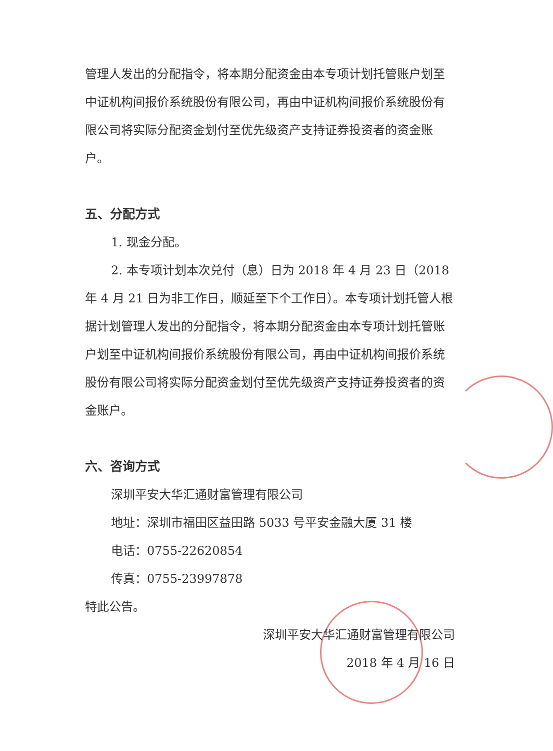管理人发出的分配指令，将本期分配资金由本专项计划托管账户划至中证机构间报价系统股份有限公司，再由中证机构间报价系统股份有限公司将实际分配资金划付至优先级资产支持证券投资者的资金账户。
五、分配方式
1. 现金分配。
2. 本专项计划本次兑付（息）日为 2018 年 4 月 23 日（2018 年 4 月 21 日为非工作日，顺延至下个工作日）。本专项计划托管人根据计划管理人发出的分配指令，将本期分配资金由本专项计划托管账户划至中证机构间报价系统股份有限公司，再由中证机构间报价系统股份有限公司将实际分配资金划付至优先级资产支持证券投资者的资金账户。
六、咨询方式
深圳平安大华汇通财富管理有限公司
地址：深圳市福田区益田路 5033 号平安金融大厦 31 楼
电话：0755-22620854
传真：0755-23997878
特此公告。
深圳平安大华汇通财富管理有限公司
2018 年 4 月 16 日